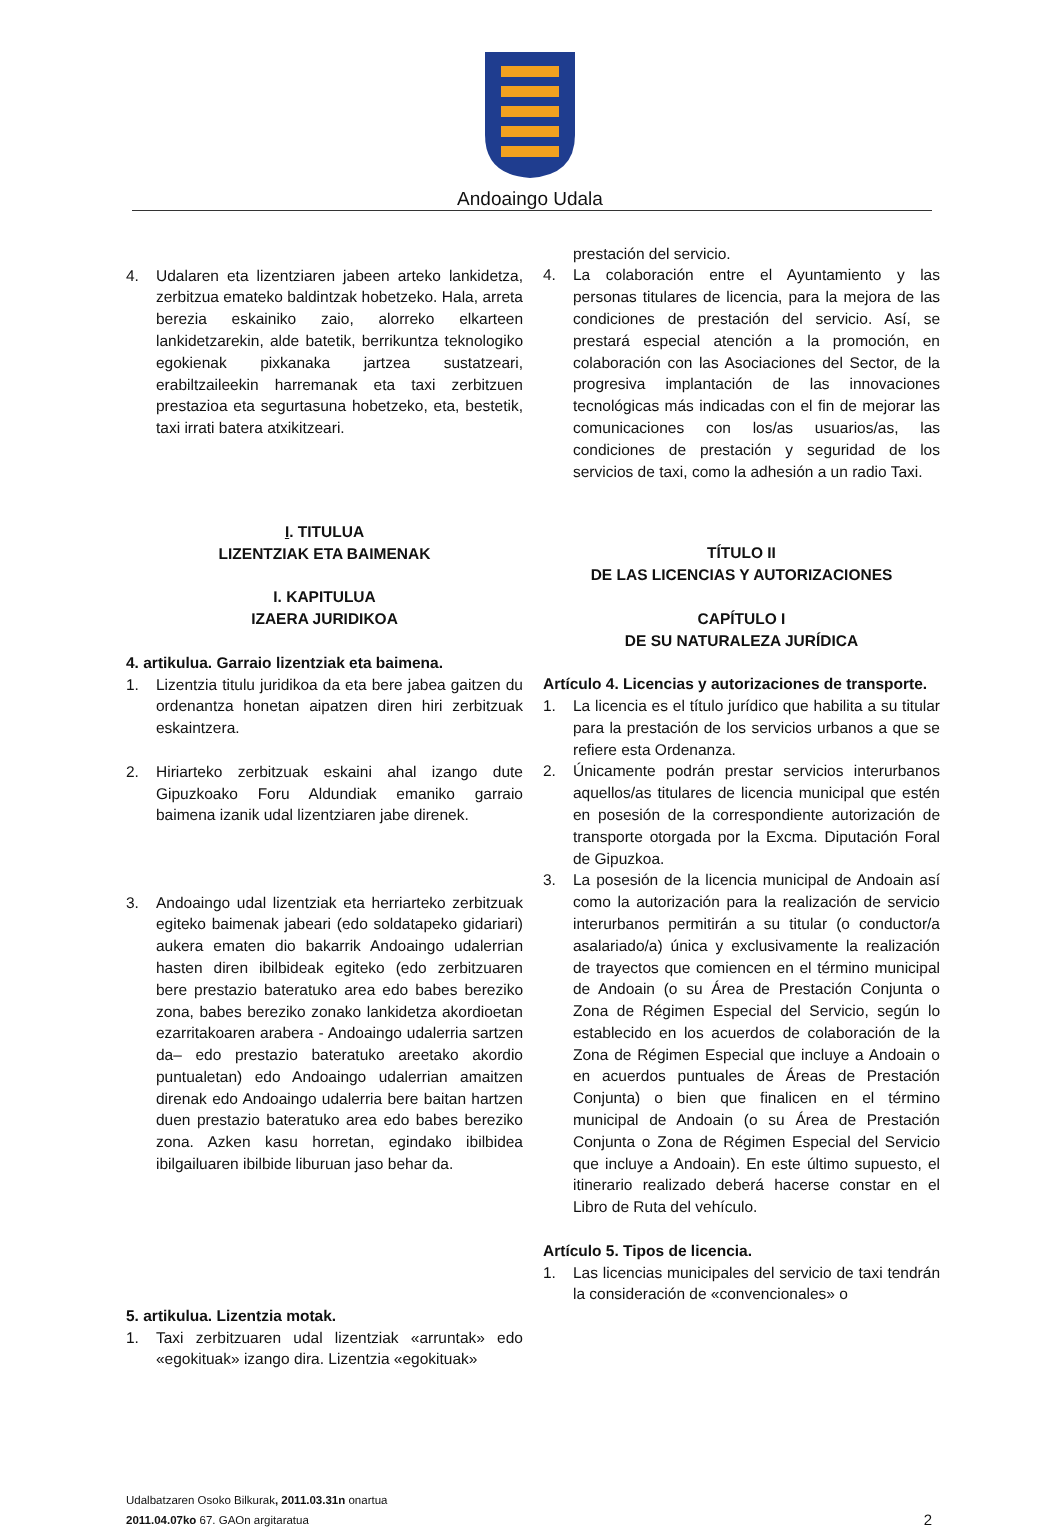Andoaingo Udala
4. Udalaren eta lizentziaren jabeen arteko lankidetza, zerbitzua emateko baldintzak hobetzeko. Hala, arreta berezia eskainiko zaio, alorreko elkarteen lankidetzarekin, alde batetik, berrikuntza teknologiko egokienak pixkanaka jartzea sustatzeari, erabiltzaileekin harremanak eta taxi zerbitzuen prestazioa eta segurtasuna hobetzeko, eta, bestetik, taxi irrati batera atxikitzeari.
I. TITULUA
LIZENTZIAK ETA BAIMENAK
I. KAPITULUA
IZAERA JURIDIKOA
4. artikulua. Garraio lizentziak eta baimena.
1. Lizentzia titulu juridikoa da eta bere jabea gaitzen du ordenantza honetan aipatzen diren hiri zerbitzuak eskaintzera.
2. Hiriarteko zerbitzuak eskaini ahal izango dute Gipuzkoako Foru Aldundiak emaniko garraio baimena izanik udal lizentziaren jabe direnek.
3. Andoaingo udal lizentziak eta herriarteko zerbitzuak egiteko baimenak jabeari (edo soldatapeko gidariari) aukera ematen dio bakarrik Andoaingo udalerrian hasten diren ibilbideak egiteko (edo zerbitzuaren bere prestazio bateratuko area edo babes bereziko zona, babes bereziko zonako lankidetza akordioetan ezarritakoaren arabera - Andoaingo udalerria sartzen da– edo prestazio bateratuko areetako akordio puntualetan) edo Andoaingo udalerrian amaitzen direnak edo Andoaingo udalerria bere baitan hartzen duen prestazio bateratuko area edo babes bereziko zona. Azken kasu horretan, egindako ibilbidea ibilgailuaren ibilbide liburuan jaso behar da.
5. artikulua. Lizentzia motak.
1. Taxi zerbitzuaren udal lizentziak «arruntak» edo «egokituak» izango dira. Lizentzia «egokituak»
prestación del servicio.
4. La colaboración entre el Ayuntamiento y las personas titulares de licencia, para la mejora de las condiciones de prestación del servicio. Así, se prestará especial atención a la promoción, en colaboración con las Asociaciones del Sector, de la progresiva implantación de las innovaciones tecnológicas más indicadas con el fin de mejorar las comunicaciones con los/as usuarios/as, las condiciones de prestación y seguridad de los servicios de taxi, como la adhesión a un radio Taxi.
TÍTULO II
DE LAS LICENCIAS Y AUTORIZACIONES
CAPÍTULO I
DE SU NATURALEZA JURÍDICA
Artículo 4. Licencias y autorizaciones de transporte.
1. La licencia es el título jurídico que habilita a su titular para la prestación de los servicios urbanos a que se refiere esta Ordenanza.
2. Únicamente podrán prestar servicios interurbanos aquellos/as titulares de licencia municipal que estén en posesión de la correspondiente autorización de transporte otorgada por la Excma. Diputación Foral de Gipuzkoa.
3. La posesión de la licencia municipal de Andoain así como la autorización para la realización de servicio interurbanos permitirán a su titular (o conductor/a asalariado/a) única y exclusivamente la realización de trayectos que comiencen en el término municipal de Andoain (o su Área de Prestación Conjunta o Zona de Régimen Especial del Servicio, según lo establecido en los acuerdos de colaboración de la Zona de Régimen Especial que incluye a Andoain o en acuerdos puntuales de Áreas de Prestación Conjunta) o bien que finalicen en el término municipal de Andoain (o su Área de Prestación Conjunta o Zona de Régimen Especial del Servicio que incluye a Andoain). En este último supuesto, el itinerario realizado deberá hacerse constar en el Libro de Ruta del vehículo.
Artículo 5. Tipos de licencia.
1. Las licencias municipales del servicio de taxi tendrán la consideración de «convencionales» o
Udalbatzaren Osoko Bilkurak, 2011.03.31n onartua
2011.04.07ko 67. GAOn argitaratua
2